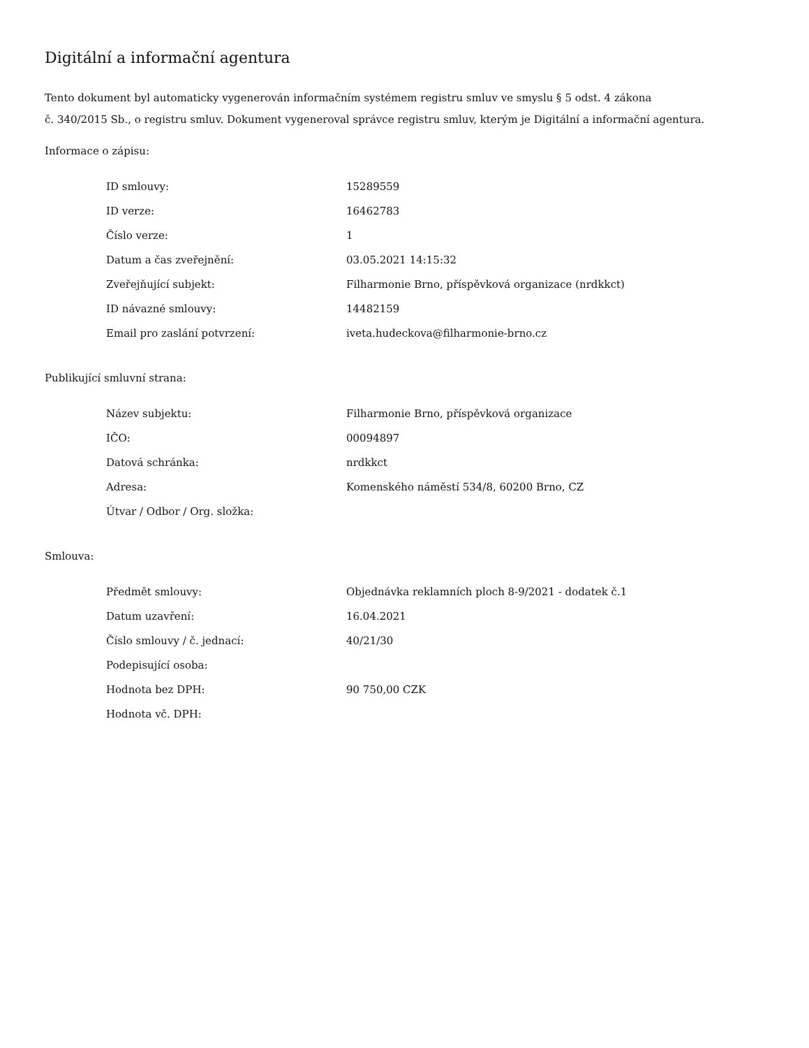Digitální a informační agentura
Tento dokument byl automaticky vygenerován informačním systémem registru smluv ve smyslu § 5 odst. 4 zákona
č. 340/2015 Sb., o registru smluv. Dokument vygeneroval správce registru smluv, kterým je Digitální a informační agentura.
Informace o zápisu:
| ID smlouvy: | 15289559 |
| ID verze: | 16462783 |
| Číslo verze: | 1 |
| Datum a čas zveřejnění: | 03.05.2021 14:15:32 |
| Zveřejňující subjekt: | Filharmonie Brno, příspěvková organizace (nrdkkct) |
| ID návazné smlouvy: | 14482159 |
| Email pro zaslání potvrzení: | iveta.hudeckova@filharmonie-brno.cz |
Publikující smluvní strana:
| Název subjektu: | Filharmonie Brno, příspěvková organizace |
| IČO: | 00094897 |
| Datová schránka: | nrdkkct |
| Adresa: | Komenského náměstí 534/8, 60200 Brno, CZ |
| Útvar / Odbor / Org. složka: | |
Smlouva:
| Předmět smlouvy: | Objednávka reklamních ploch 8-9/2021 - dodatek č.1 |
| Datum uzavření: | 16.04.2021 |
| Číslo smlouvy / č. jednací: | 40/21/30 |
| Podepisující osoba: | |
| Hodnota bez DPH: | 90 750,00 CZK |
| Hodnota vč. DPH: | |